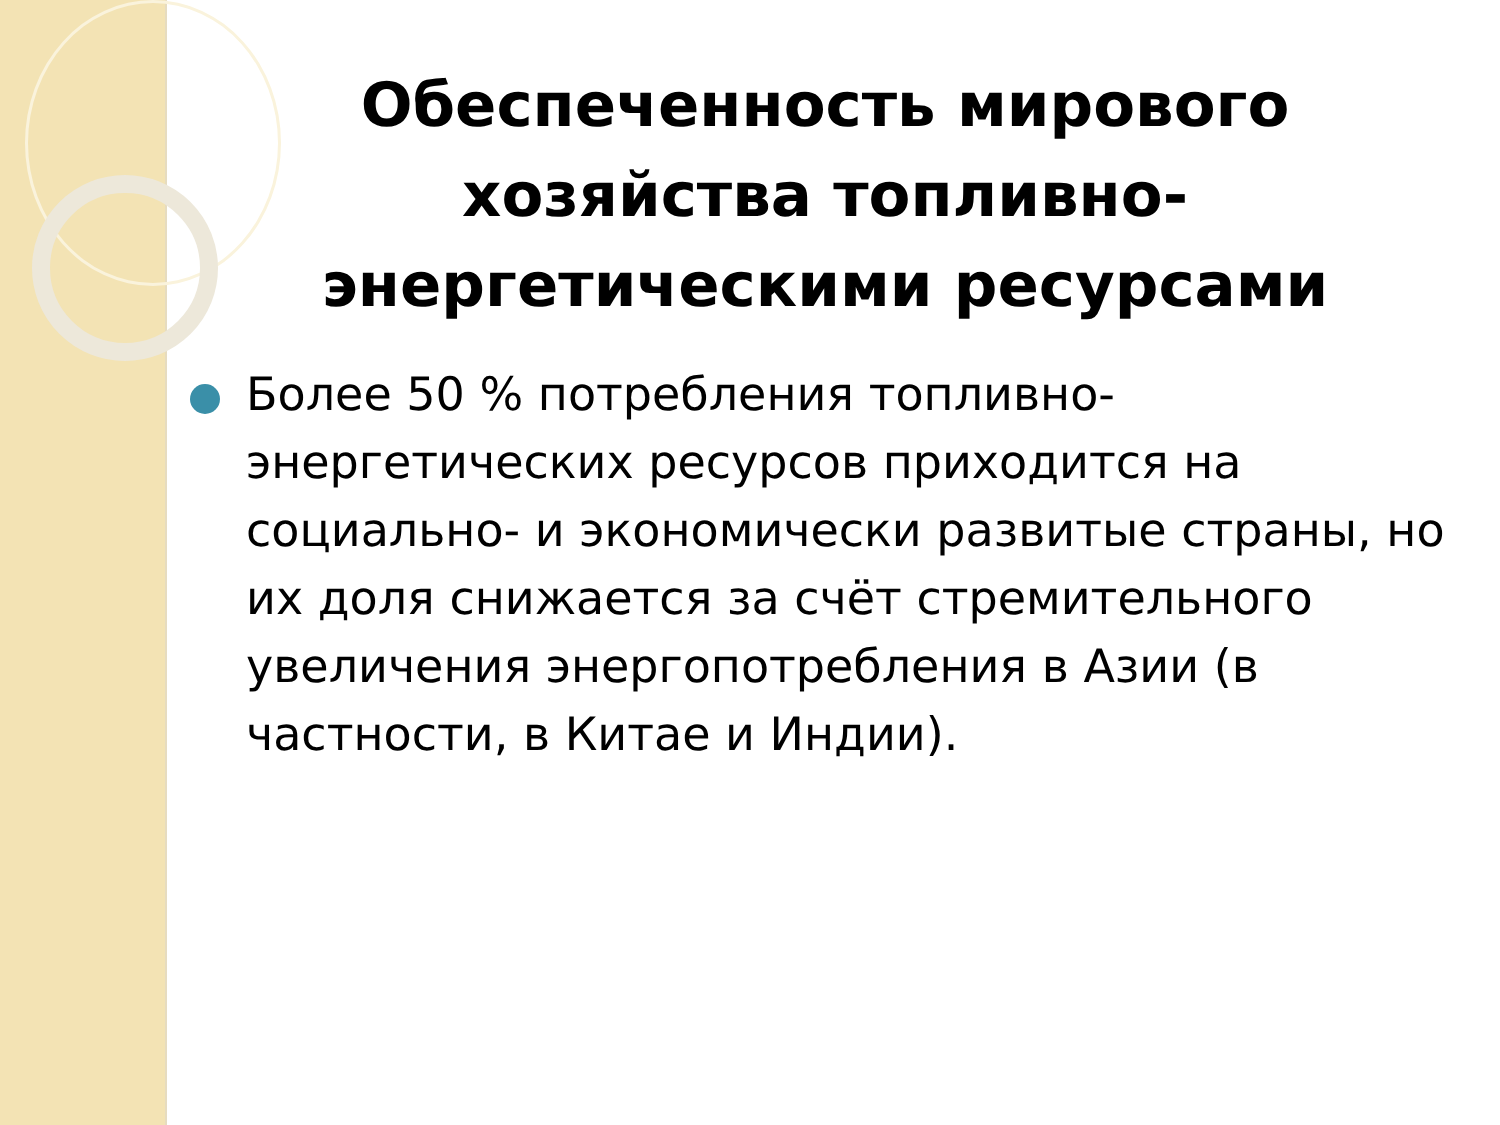Обеспеченность мирового хозяйства топливно-энергетическими ресурсами
Более 50 % потребления топливно-энергетических ресурсов приходится на социально- и экономически развитые страны, но их доля снижается за счёт стремительного увеличения энергопотребления в Азии (в частности, в Китае и Индии).